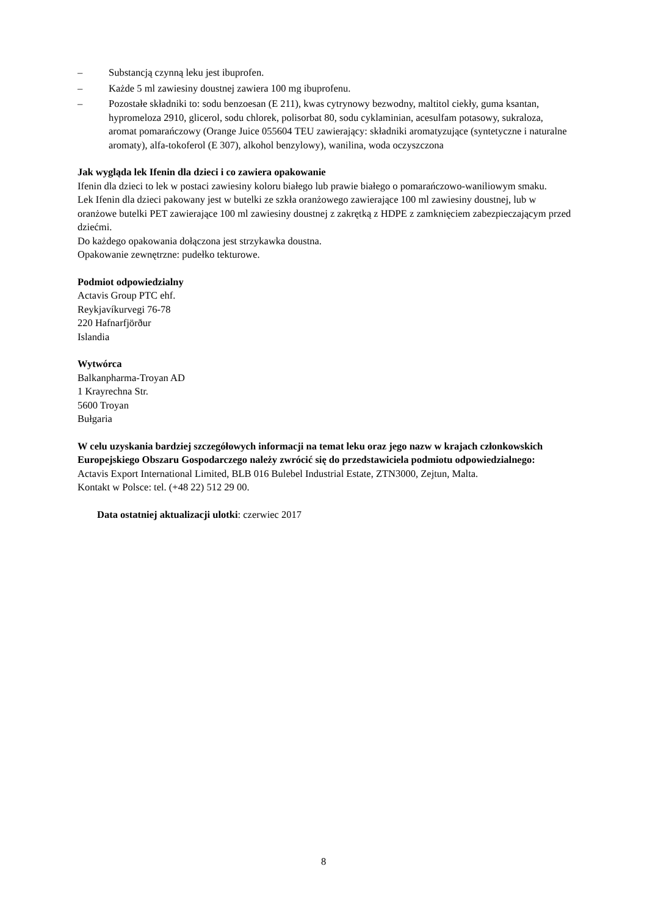– Substancją czynną leku jest ibuprofen.
– Każde 5 ml zawiesiny doustnej zawiera 100 mg ibuprofenu.
– Pozostałe składniki to: sodu benzoesan (E 211), kwas cytrynowy bezwodny, maltitol ciekły, guma ksantan, hypromeloza 2910, glicerol, sodu chlorek, polisorbat 80, sodu cyklaminian, acesulfam potasowy, sukraloza, aromat pomarańczowy (Orange Juice 055604 TEU zawierający: składniki aromatyzujące (syntetyczne i naturalne aromaty), alfa-tokoferol (E 307), alkohol benzylowy), wanilina, woda oczyszczona
Jak wygląda lek Ifenin dla dzieci i co zawiera opakowanie
Ifenin dla dzieci to lek w postaci zawiesiny koloru białego lub prawie białego o pomarańczowo-waniliowym smaku.
Lek Ifenin dla dzieci pakowany jest w butelki ze szkła oranżowego zawierające 100 ml zawiesiny doustnej, lub w oranżowe butelki PET zawierające 100 ml zawiesiny doustnej z zakrętką z HDPE z zamknięciem zabezpieczającym przed dziećmi.
Do każdego opakowania dołączona jest strzykawka doustna.
Opakowanie zewnętrzne: pudełko tekturowe.
Podmiot odpowiedzialny
Actavis Group PTC ehf.
Reykjavíkurvegi 76-78
220 Hafnarfjörður
Islandia
Wytwórca
Balkanpharma-Troyan AD
1 Krayrechna Str.
5600 Troyan
Bułgaria
W celu uzyskania bardziej szczegółowych informacji na temat leku oraz jego nazw w krajach członkowskich Europejskiego Obszaru Gospodarczego należy zwrócić się do przedstawiciela podmiotu odpowiedzialnego:
Actavis Export International Limited, BLB 016 Bulebel Industrial Estate, ZTN3000, Zejtun, Malta.
Kontakt w Polsce: tel. (+48 22) 512 29 00.
Data ostatniej aktualizacji ulotki: czerwiec 2017
8